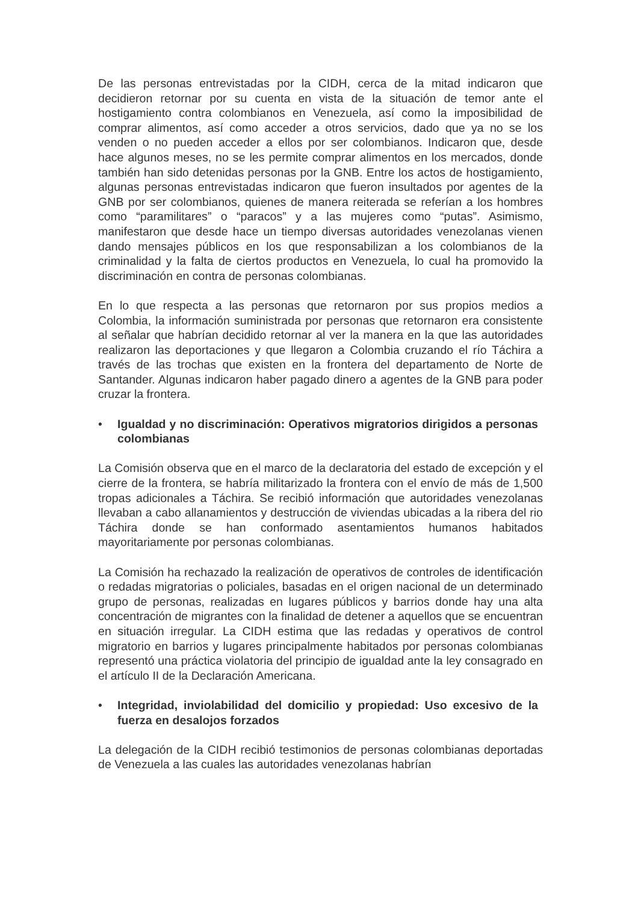De las personas entrevistadas por la CIDH, cerca de la mitad indicaron que decidieron retornar por su cuenta en vista de la situación de temor ante el hostigamiento contra colombianos en Venezuela, así como la imposibilidad de comprar alimentos, así como acceder a otros servicios, dado que ya no se los venden o no pueden acceder a ellos por ser colombianos. Indicaron que, desde hace algunos meses, no se les permite comprar alimentos en los mercados, donde también han sido detenidas personas por la GNB. Entre los actos de hostigamiento, algunas personas entrevistadas indicaron que fueron insultados por agentes de la GNB por ser colombianos, quienes de manera reiterada se referían a los hombres como “paramilitares” o “paracos” y a las mujeres como “putas”. Asimismo, manifestaron que desde hace un tiempo diversas autoridades venezolanas vienen dando mensajes públicos en los que responsabilizan a los colombianos de la criminalidad y la falta de ciertos productos en Venezuela, lo cual ha promovido la discriminación en contra de personas colombianas.
En lo que respecta a las personas que retornaron por sus propios medios a Colombia, la información suministrada por personas que retornaron era consistente al señalar que habrían decidido retornar al ver la manera en la que las autoridades realizaron las deportaciones y que llegaron a Colombia cruzando el río Táchira a través de las trochas que existen en la frontera del departamento de Norte de Santander. Algunas indicaron haber pagado dinero a agentes de la GNB para poder cruzar la frontera.
• Igualdad y no discriminación: Operativos migratorios dirigidos a personas colombianas
La Comisión observa que en el marco de la declaratoria del estado de excepción y el cierre de la frontera, se habría militarizado la frontera con el envío de más de 1,500 tropas adicionales a Táchira. Se recibió información que autoridades venezolanas llevaban a cabo allanamientos y destrucción de viviendas ubicadas a la ribera del rio Táchira donde se han conformado asentamientos humanos habitados mayoritariamente por personas colombianas.
La Comisión ha rechazado la realización de operativos de controles de identificación o redadas migratorias o policiales, basadas en el origen nacional de un determinado grupo de personas, realizadas en lugares públicos y barrios donde hay una alta concentración de migrantes con la finalidad de detener a aquellos que se encuentran en situación irregular. La CIDH estima que las redadas y operativos de control migratorio en barrios y lugares principalmente habitados por personas colombianas representó una práctica violatoria del principio de igualdad ante la ley consagrado en el artículo II de la Declaración Americana.
• Integridad, inviolabilidad del domicilio y propiedad: Uso excesivo de la fuerza en desalojos forzados
La delegación de la CIDH recibió testimonios de personas colombianas deportadas de Venezuela a las cuales las autoridades venezolanas habrían